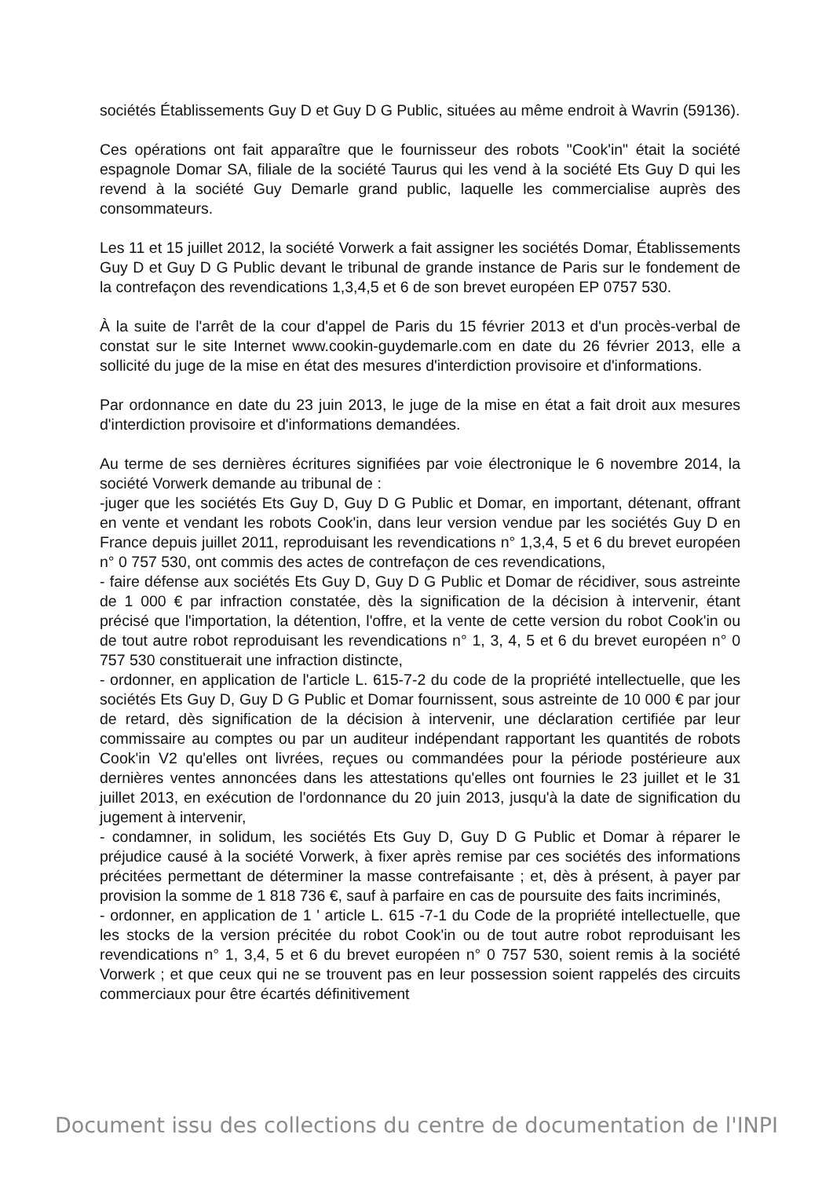sociétés Établissements Guy D et Guy D G Public, situées au même endroit à Wavrin (59136).
Ces opérations ont fait apparaître que le fournisseur des robots "Cook'in" était la société espagnole Domar SA, filiale de la société Taurus qui les vend à la société Ets Guy D qui les revend à la société Guy Demarle grand public, laquelle les commercialise auprès des consommateurs.
Les 11 et 15 juillet 2012, la société Vorwerk a fait assigner les sociétés Domar, Établissements Guy D et Guy D G Public devant le tribunal de grande instance de Paris sur le fondement de la contrefaçon des revendications 1,3,4,5 et 6 de son brevet européen EP 0757 530.
À la suite de l'arrêt de la cour d'appel de Paris du 15 février 2013 et d'un procès-verbal de constat sur le site Internet www.cookin-guydemarle.com en date du 26 février 2013, elle a sollicité du juge de la mise en état des mesures d'interdiction provisoire et d'informations.
Par ordonnance en date du 23 juin 2013, le juge de la mise en état a fait droit aux mesures d'interdiction provisoire et d'informations demandées.
Au terme de ses dernières écritures signifiées par voie électronique le 6 novembre 2014, la société Vorwerk demande au tribunal de :
-juger que les sociétés Ets Guy D, Guy D G Public et Domar, en important, détenant, offrant en vente et vendant les robots Cook'in, dans leur version vendue par les sociétés Guy D en France depuis juillet 2011, reproduisant les revendications n° 1,3,4, 5 et 6 du brevet européen n° 0 757 530, ont commis des actes de contrefaçon de ces revendications,
- faire défense aux sociétés Ets Guy D, Guy D G Public et Domar de récidiver, sous astreinte de 1 000 € par infraction constatée, dès la signification de la décision à intervenir, étant précisé que l'importation, la détention, l'offre, et la vente de cette version du robot Cook'in ou de tout autre robot reproduisant les revendications n° 1, 3, 4, 5 et 6 du brevet européen n° 0 757 530 constituerait une infraction distincte,
- ordonner, en application de l'article L. 615-7-2 du code de la propriété intellectuelle, que les sociétés Ets Guy D, Guy D G Public et Domar fournissent, sous astreinte de 10 000 € par jour de retard, dès signification de la décision à intervenir, une déclaration certifiée par leur commissaire au comptes ou par un auditeur indépendant rapportant les quantités de robots Cook'in V2 qu'elles ont livrées, reçues ou commandées pour la période postérieure aux dernières ventes annoncées dans les attestations qu'elles ont fournies le 23 juillet et le 31 juillet 2013, en exécution de l'ordonnance du 20 juin 2013, jusqu'à la date de signification du jugement à intervenir,
- condamner, in solidum, les sociétés Ets Guy D, Guy D G Public et Domar à réparer le préjudice causé à la société Vorwerk, à fixer après remise par ces sociétés des informations précitées permettant de déterminer la masse contrefaisante ; et, dès à présent, à payer par provision la somme de 1 818 736 €, sauf à parfaire en cas de poursuite des faits incriminés,
- ordonner, en application de 1 ' article L. 615 -7-1 du Code de la propriété intellectuelle, que les stocks de la version précitée du robot Cook'in ou de tout autre robot reproduisant les revendications n° 1, 3,4, 5 et 6 du brevet européen n° 0 757 530, soient remis à la société Vorwerk ; et que ceux qui ne se trouvent pas en leur possession soient rappelés des circuits commerciaux pour être écartés définitivement
Document issu des collections du centre de documentation de l'INPI